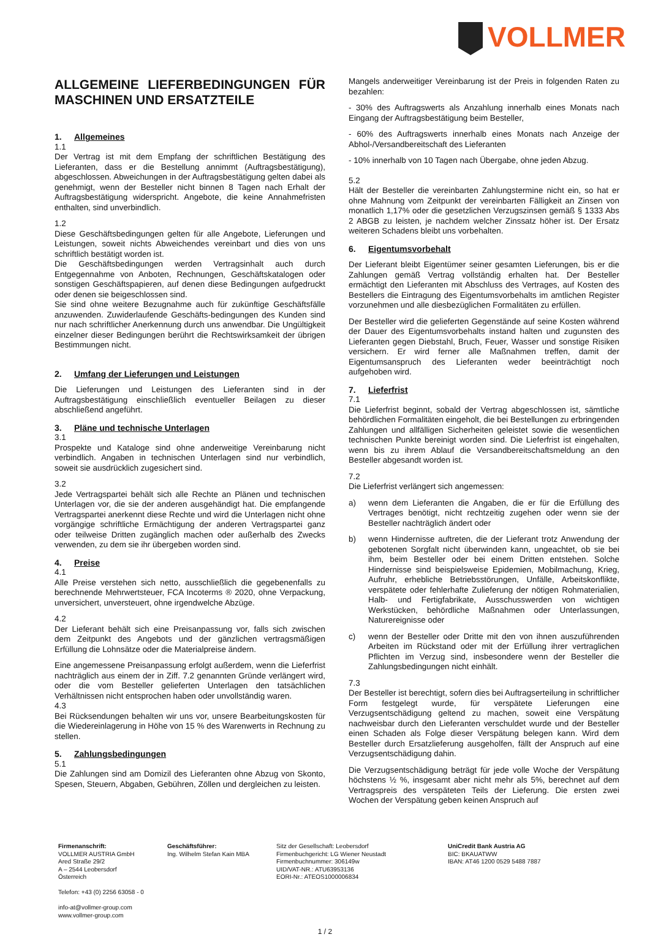VOLLMER
ALLGEMEINE LIEFERBEDINGUNGEN FÜR MASCHINEN UND ERSATZTEILE
1. Allgemeines
1.1
Der Vertrag ist mit dem Empfang der schriftlichen Bestätigung des Lieferanten, dass er die Bestellung annimmt (Auftragsbestätigung), abgeschlossen. Abweichungen in der Auftragsbestätigung gelten dabei als genehmigt, wenn der Besteller nicht binnen 8 Tagen nach Erhalt der Auftragsbestätigung widerspricht. Angebote, die keine Annahmefristen enthalten, sind unverbindlich.
1.2
Diese Geschäftsbedingungen gelten für alle Angebote, Lieferungen und Leistungen, soweit nichts Abweichendes vereinbart und dies von uns schriftlich bestätigt worden ist.
Die Geschäftsbedingungen werden Vertragsinhalt auch durch Entgegennahme von Anboten, Rechnungen, Geschäftskatalogen oder sonstigen Geschäftspapieren, auf denen diese Bedingungen aufgedruckt oder denen sie beigeschlossen sind.
Sie sind ohne weitere Bezugnahme auch für zukünftige Geschäftsfälle anzuwenden. Zuwiderlaufende Geschäfts-bedingungen des Kunden sind nur nach schriftlicher Anerkennung durch uns anwendbar. Die Ungültigkeit einzelner dieser Bedingungen berührt die Rechtswirksamkeit der übrigen Bestimmungen nicht.
2. Umfang der Lieferungen und Leistungen
Die Lieferungen und Leistungen des Lieferanten sind in der Auftragsbestätigung einschließlich eventueller Beilagen zu dieser abschließend angeführt.
3. Pläne und technische Unterlagen
3.1
Prospekte und Kataloge sind ohne anderweitige Vereinbarung nicht verbindlich. Angaben in technischen Unterlagen sind nur verbindlich, soweit sie ausdrücklich zugesichert sind.
3.2
Jede Vertragspartei behält sich alle Rechte an Plänen und technischen Unterlagen vor, die sie der anderen ausgehändigt hat. Die empfangende Vertragspartei anerkennt diese Rechte und wird die Unterlagen nicht ohne vorgängige schriftliche Ermächtigung der anderen Vertragspartei ganz oder teilweise Dritten zugänglich machen oder außerhalb des Zwecks verwenden, zu dem sie ihr übergeben worden sind.
4. Preise
4.1
Alle Preise verstehen sich netto, ausschließlich die gegebenenfalls zu berechnende Mehrwertsteuer, FCA Incoterms ® 2020, ohne Verpackung, unversichert, unversteuert, ohne irgendwelche Abzüge.
4.2
Der Lieferant behält sich eine Preisanpassung vor, falls sich zwischen dem Zeitpunkt des Angebots und der gänzlichen vertragsmäßigen Erfüllung die Lohnsätze oder die Materialpreise ändern.
Eine angemessene Preisanpassung erfolgt außerdem, wenn die Lieferfrist nachträglich aus einem der in Ziff. 7.2 genannten Gründe verlängert wird, oder die vom Besteller gelieferten Unterlagen den tatsächlichen Verhältnissen nicht entsprochen haben oder unvollständig waren.
4.3
Bei Rücksendungen behalten wir uns vor, unsere Bearbeitungskosten für die Wiedereinlagerung in Höhe von 15 % des Warenwerts in Rechnung zu stellen.
5. Zahlungsbedingungen
5.1
Die Zahlungen sind am Domizil des Lieferanten ohne Abzug von Skonto, Spesen, Steuern, Abgaben, Gebühren, Zöllen und dergleichen zu leisten.
Mangels anderweitiger Vereinbarung ist der Preis in folgenden Raten zu bezahlen:
- 30% des Auftragswerts als Anzahlung innerhalb eines Monats nach Eingang der Auftragsbestätigung beim Besteller,
- 60% des Auftragswerts innerhalb eines Monats nach Anzeige der Abhol-/Versandbereitschaft des Lieferanten
- 10% innerhalb von 10 Tagen nach Übergabe, ohne jeden Abzug.
5.2
Hält der Besteller die vereinbarten Zahlungstermine nicht ein, so hat er ohne Mahnung vom Zeitpunkt der vereinbarten Fälligkeit an Zinsen von monatlich 1,17% oder die gesetzlichen Verzugszinsen gemäß § 1333 Abs 2 ABGB zu leisten, je nachdem welcher Zinssatz höher ist. Der Ersatz weiteren Schadens bleibt uns vorbehalten.
6. Eigentumsvorbehalt
Der Lieferant bleibt Eigentümer seiner gesamten Lieferungen, bis er die Zahlungen gemäß Vertrag vollständig erhalten hat. Der Besteller ermächtigt den Lieferanten mit Abschluss des Vertrages, auf Kosten des Bestellers die Eintragung des Eigentumsvorbehalts im amtlichen Register vorzunehmen und alle diesbezüglichen Formalitäten zu erfüllen.
Der Besteller wird die gelieferten Gegenstände auf seine Kosten während der Dauer des Eigentumsvorbehalts instand halten und zugunsten des Lieferanten gegen Diebstahl, Bruch, Feuer, Wasser und sonstige Risiken versichern. Er wird ferner alle Maßnahmen treffen, damit der Eigentumsanspruch des Lieferanten weder beeinträchtigt noch aufgehoben wird.
7. Lieferfrist
7.1
Die Lieferfrist beginnt, sobald der Vertrag abgeschlossen ist, sämtliche behördlichen Formalitäten eingeholt, die bei Bestellungen zu erbringenden Zahlungen und allfälligen Sicherheiten geleistet sowie die wesentlichen technischen Punkte bereinigt worden sind. Die Lieferfrist ist eingehalten, wenn bis zu ihrem Ablauf die Versandbereitschaftsmeldung an den Besteller abgesandt worden ist.
7.2
Die Lieferfrist verlängert sich angemessen:
a) wenn dem Lieferanten die Angaben, die er für die Erfüllung des Vertrages benötigt, nicht rechtzeitig zugehen oder wenn sie der Besteller nachträglich ändert oder
b) wenn Hindernisse auftreten, die der Lieferant trotz Anwendung der gebotenen Sorgfalt nicht überwinden kann, ungeachtet, ob sie bei ihm, beim Besteller oder bei einem Dritten entstehen. Solche Hindernisse sind beispielsweise Epidemien, Mobilmachung, Krieg, Aufruhr, erhebliche Betriebsstörungen, Unfälle, Arbeitskonflikte, verspätete oder fehlerhafte Zulieferung der nötigen Rohmaterialien, Halb- und Fertigfabrikate, Ausschusswerden von wichtigen Werkstücken, behördliche Maßnahmen oder Unterlassungen, Naturereignisse oder
c) wenn der Besteller oder Dritte mit den von ihnen auszuführenden Arbeiten im Rückstand oder mit der Erfüllung ihrer vertraglichen Pflichten im Verzug sind, insbesondere wenn der Besteller die Zahlungsbedingungen nicht einhält.
7.3
Der Besteller ist berechtigt, sofern dies bei Auftragserteilung in schriftlicher Form festgelegt wurde, für verspätete Lieferungen eine Verzugsentschädigung geltend zu machen, soweit eine Verspätung nachweisbar durch den Lieferanten verschuldet wurde und der Besteller einen Schaden als Folge dieser Verspätung belegen kann. Wird dem Besteller durch Ersatzlieferung ausgeholfen, fällt der Anspruch auf eine Verzugsentschädigung dahin.
Die Verzugsentschädigung beträgt für jede volle Woche der Verspätung höchstens ½ %, insgesamt aber nicht mehr als 5%, berechnet auf dem Vertragspreis des verspäteten Teils der Lieferung. Die ersten zwei Wochen der Verspätung geben keinen Anspruch auf
Firmenanschrift:
VOLLMER AUSTRIA GmbH
Ared Straße 29/2
A – 2544 Leobersdorf
Österreich
Telefon: +43 (0) 2256 63058 - 0
info-at@vollmer-group.com
www.vollmer-group.com
Geschäftsführer:
Ing. Wilhelm Stefan Kain MBA
Sitz der Gesellschaft: Leobersdorf
Firmenbuchgericht: LG Wiener Neustadt
Firmenbuchnummer: 306149w
UID/VAT-NR.: ATU63953136
EORI-Nr.: ATEOS1000006834
UniCredit Bank Austria AG
BIC: BKAUATWW
IBAN: AT46 1200 0529 5488 7887
1 / 2